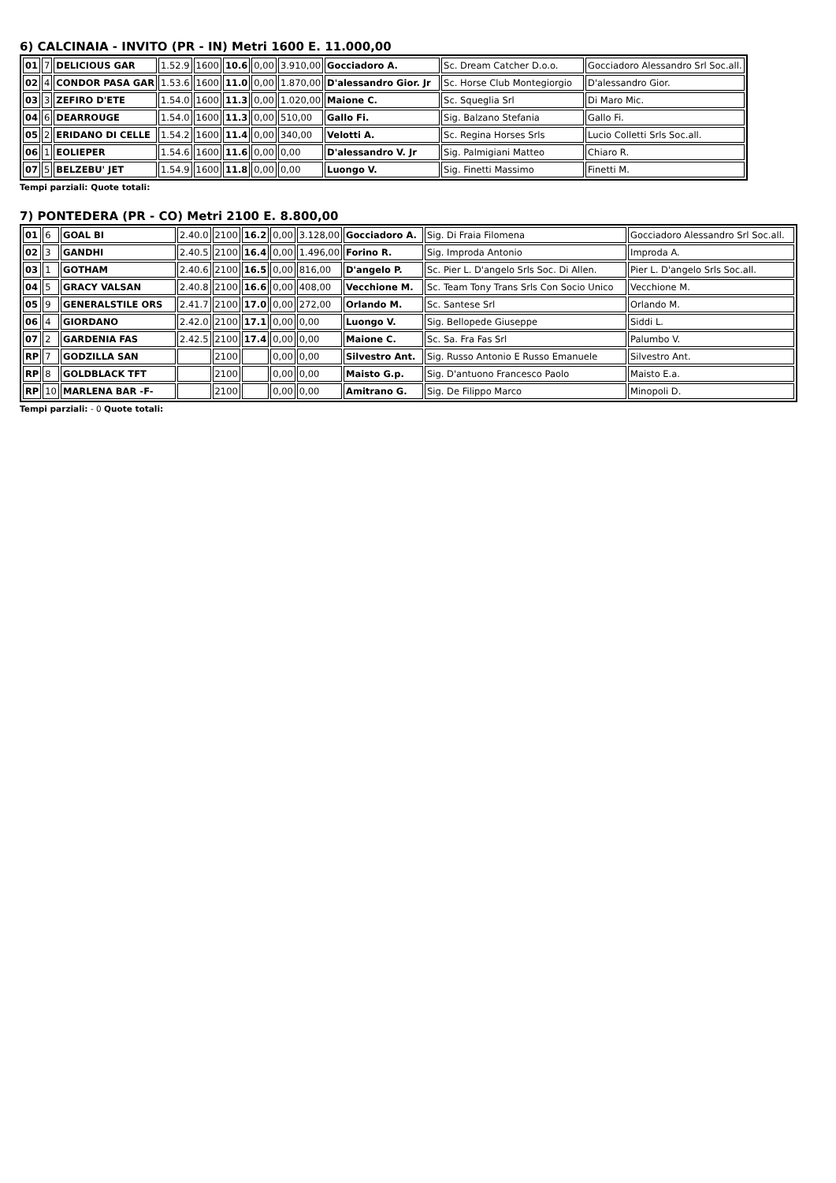6) CALCINAIA - INVITO (PR - IN) Metri 1600 E. 11.000,00
| 01 | 7 | DELICIOUS GAR | 1.52.9 | 1600 | 10.6 | 0,00 | 3.910,00 | Gocciadoro A. | Sc. Dream Catcher D.o.o. | Gocciadoro Alessandro Srl Soc.all. |
| 02 | 4 | CONDOR PASA GAR | 1.53.6 | 1600 | 11.0 | 0,00 | 1.870,00 | D'alessandro Gior. Jr | Sc. Horse Club Montegiorgio | D'alessandro Gior. |
| 03 | 3 | ZEFIRO D'ETE | 1.54.0 | 1600 | 11.3 | 0,00 | 1.020,00 | Maione C. | Sc. Squeglia Srl | Di Maro Mic. |
| 04 | 6 | DEARROUGE | 1.54.0 | 1600 | 11.3 | 0,00 | 510,00 | Gallo Fi. | Sig. Balzano Stefania | Gallo Fi. |
| 05 | 2 | ERIDANO DI CELLE | 1.54.2 | 1600 | 11.4 | 0,00 | 340,00 | Velotti A. | Sc. Regina Horses Srls | Lucio Colletti Srls Soc.all. |
| 06 | 1 | EOLIEPER | 1.54.6 | 1600 | 11.6 | 0,00 | 0,00 | D'alessandro V. Jr | Sig. Palmigiani Matteo | Chiaro R. |
| 07 | 5 | BELZEBU' JET | 1.54.9 | 1600 | 11.8 | 0,00 | 0,00 | Luongo V. | Sig. Finetti Massimo | Finetti M. |
Tempi parziali: Quote totali:
7) PONTEDERA (PR - CO) Metri 2100 E. 8.800,00
| 01 | 6 | GOAL BI | 2.40.0 | 2100 | 16.2 | 0,00 | 3.128,00 | Gocciadoro A. | Sig. Di Fraia Filomena | Gocciadoro Alessandro Srl Soc.all. |
| 02 | 3 | GANDHI | 2.40.5 | 2100 | 16.4 | 0,00 | 1.496,00 | Forino R. | Sig. Improda Antonio | Improda A. |
| 03 | 1 | GOTHAM | 2.40.6 | 2100 | 16.5 | 0,00 | 816,00 | D'angelo P. | Sc. Pier L. D'angelo Srls Soc. Di Allen. | Pier L. D'angelo Srls Soc.all. |
| 04 | 5 | GRACY VALSAN | 2.40.8 | 2100 | 16.6 | 0,00 | 408,00 | Vecchione M. | Sc. Team Tony Trans Srls Con Socio Unico | Vecchione M. |
| 05 | 9 | GENERALSTILE ORS | 2.41.7 | 2100 | 17.0 | 0,00 | 272,00 | Orlando M. | Sc. Santese Srl | Orlando M. |
| 06 | 4 | GIORDANO | 2.42.0 | 2100 | 17.1 | 0,00 | 0,00 | Luongo V. | Sig. Bellopede Giuseppe | Siddi L. |
| 07 | 2 | GARDENIA FAS | 2.42.5 | 2100 | 17.4 | 0,00 | 0,00 | Maione C. | Sc. Sa. Fra Fas Srl | Palumbo V. |
| RP | 7 | GODZILLA SAN | | 2100 | | 0,00 | 0,00 | Silvestro Ant. | Sig. Russo Antonio E Russo Emanuele | Silvestro Ant. |
| RP | 8 | GOLDBLACK TFT | | 2100 | | 0,00 | 0,00 | Maisto G.p. | Sig. D'antuono Francesco Paolo | Maisto E.a. |
| RP | 10 | MARLENA BAR -F- | | 2100 | | 0,00 | 0,00 | Amitrano G. | Sig. De Filippo Marco | Minopoli D. |
Tempi parziali: - 0 Quote totali: